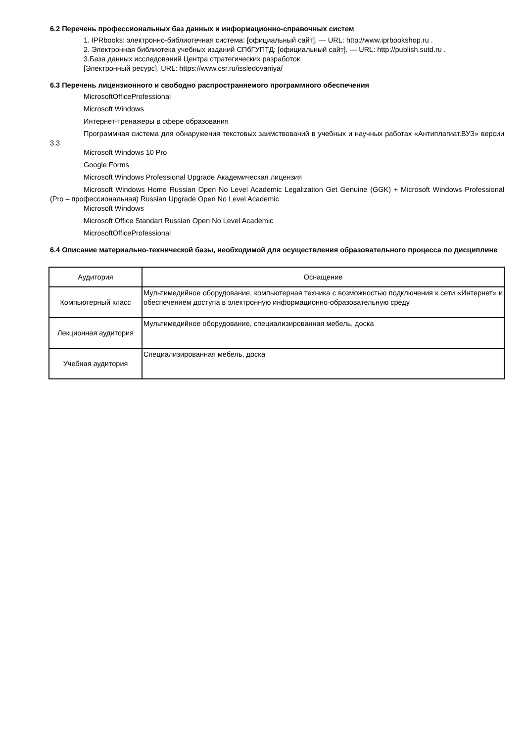6.2 Перечень профессиональных баз данных и информационно-справочных систем
1. IPRbooks: электронно-библиотечная система: [официальный сайт]. — URL: http://www.iprbookshop.ru .
2. Электронная библиотека учебных изданий СПбГУПТД: [официальный сайт]. — URL: http://publish.sutd.ru .
3.База данных исследований Центра стратегических разработок
[Электронный ресурс]. URL: https://www.csr.ru/issledovaniya/
6.3 Перечень лицензионного и свободно распространяемого программного обеспечения
MicrosoftOfficeProfessional
Microsoft Windows
Интернет-тренажеры в сфере образования
Программная система для обнаружения текстовых заимствований в учебных и научных работах «Антиплагиат.ВУЗ» версии 3.3
Microsoft Windows 10 Pro
Google Forms
Microsoft Windows Professional Upgrade Академическая лицензия
Microsoft Windows Home Russian Open No Level Academic Legalization Get Genuine (GGK) + Microsoft Windows Professional (Pro – профессиональная) Russian Upgrade Open No Level Academic
Microsoft Windows
Microsoft Office Standart Russian Open No Level Academic
MicrosoftOfficeProfessional
6.4 Описание материально-технической базы, необходимой для осуществления образовательного процесса по дисциплине
| Аудитория | Оснащение |
| --- | --- |
| Компьютерный класс | Мультимедийное оборудование, компьютерная техника с возможностью подключения к сети «Интернет» и обеспечением доступа в электронную информационно-образовательную среду |
| Лекционная аудитория | Мультимедийное оборудование, специализированная мебель, доска |
| Учебная аудитория | Специализированная мебель, доска |